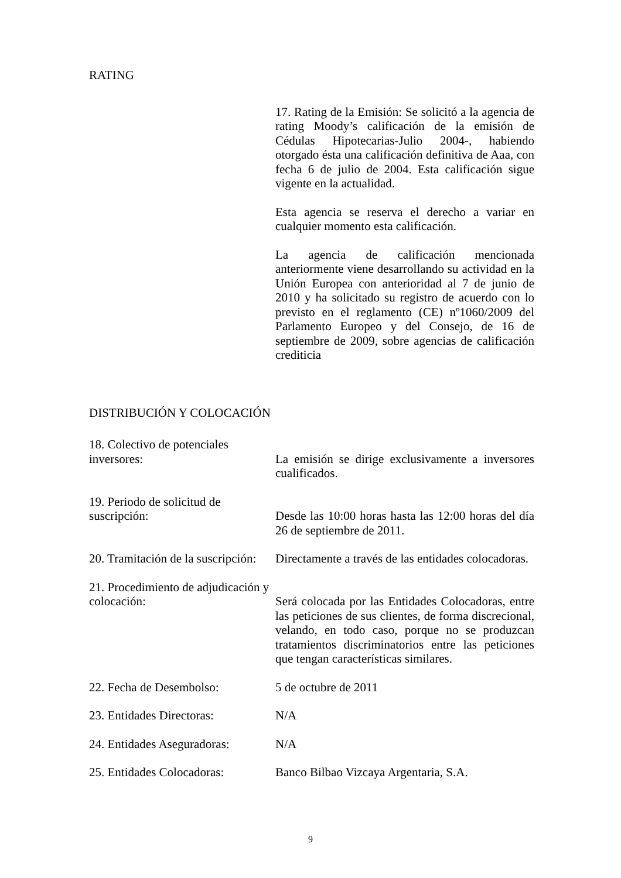RATING
17. Rating de la Emisión: Se solicitó a la agencia de rating Moody’s calificación de la emisión de Cédulas Hipotecarias-Julio 2004-, habiendo otorgado ésta una calificación definitiva de Aaa, con fecha 6 de julio de 2004. Esta calificación sigue vigente en la actualidad.
Esta agencia se reserva el derecho a variar en cualquier momento esta calificación.
La agencia de calificación mencionada anteriormente viene desarrollando su actividad en la Unión Europea con anterioridad al 7 de junio de 2010 y ha solicitado su registro de acuerdo con lo previsto en el reglamento (CE) nº1060/2009 del Parlamento Europeo y del Consejo, de 16 de septiembre de 2009, sobre agencias de calificación crediticia
DISTRIBUCIÓN Y COLOCACIÓN
18. Colectivo de potenciales inversores:
La emisión se dirige exclusivamente a inversores cualificados.
19. Periodo de solicitud de suscripción:
Desde las 10:00 horas hasta las 12:00 horas del día 26 de septiembre de 2011.
20. Tramitación de la suscripción:
Directamente a través de las entidades colocadoras.
21. Procedimiento de adjudicación y colocación:
Será colocada por las Entidades Colocadoras, entre las peticiones de sus clientes, de forma discrecional, velando, en todo caso, porque no se produzcan tratamientos discriminatorios entre las peticiones que tengan características similares.
22. Fecha de Desembolso: 5 de octubre de 2011
23. Entidades Directoras: N/A
24. Entidades Aseguradoras:
N/A
25. Entidades Colocadoras:
Banco Bilbao Vizcaya Argentaria, S.A.
9